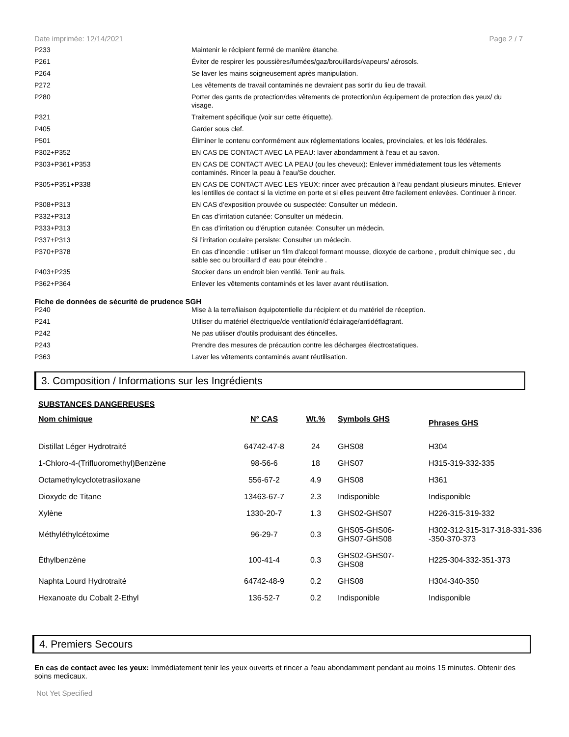Date imprimée: 12/14/2021 Page 2 / 7
| P233 | Maintenir le récipient fermé de manière étanche. |
| P261 | Éviter de respirer les poussières/fumées/gaz/brouillards/vapeurs/ aérosols. |
| P264 | Se laver les mains soigneusement après manipulation. |
| P272 | Les vêtements de travail contaminés ne devraient pas sortir du lieu de travail. |
| P280 | Porter des gants de protection/des vêtements de protection/un équipement de protection des yeux/ du visage. |
| P321 | Traitement spécifique (voir sur cette étiquette). |
| P405 | Garder sous clef. |
| P501 | Éliminer le contenu conformément aux réglementations locales, provinciales, et les lois fédérales. |
| P302+P352 | EN CAS DE CONTACT AVEC LA PEAU: laver abondamment à l’eau et au savon. |
| P303+P361+P353 | EN CAS DE CONTACT AVEC LA PEAU (ou les cheveux): Enlever immédiatement tous les vêtements contaminés. Rincer la peau à l’eau/Se doucher. |
| P305+P351+P338 | EN CAS DE CONTACT AVEC LES YEUX: rincer avec précaution à l’eau pendant plusieurs minutes. Enlever les lentilles de contact si la victime en porte et si elles peuvent être facilement enlevées. Continuer à rincer. |
| P308+P313 | EN CAS d’exposition prouvée ou suspectée: Consulter un médecin. |
| P332+P313 | En cas d’irritation cutanée: Consulter un médecin. |
| P333+P313 | En cas d’irritation ou d'éruption cutanée: Consulter un médecin. |
| P337+P313 | Si l’irritation oculaire persiste: Consulter un médecin. |
| P370+P378 | En cas d'incendie : utiliser un film d'alcool formant mousse, dioxyde de carbone , produit chimique sec , du sable sec ou brouillard d' eau pour éteindre . |
| P403+P235 | Stocker dans un endroit bien ventilé. Tenir au frais. |
| P362+P364 | Enlever les vêtements contaminés et les laver avant réutilisation. |
Fiche de données de sécurité de prudence SGH
| P240 | Mise à la terre/liaison équipotentielle du récipient et du matériel de réception. |
| P241 | Utiliser du matériel électrique/de ventilation/d’éclairage/antidéflagrant. |
| P242 | Ne pas utiliser d'outils produisant des étincelles. |
| P243 | Prendre des mesures de précaution contre les décharges électrostatiques. |
| P363 | Laver les vêtements contaminés avant réutilisation. |
3. Composition / Informations sur les Ingrédients
SUBSTANCES DANGEREUSES
| Nom chimique | N° CAS | Wt.% | Symbols GHS | Phrases GHS |
| --- | --- | --- | --- | --- |
| Distillat Léger Hydrotraité | 64742-47-8 | 24 | GHS08 | H304 |
| 1-Chloro-4-(Trifluoromethyl)Benzène | 98-56-6 | 18 | GHS07 | H315-319-332-335 |
| Octamethylcyclotetrasiloxane | 556-67-2 | 4.9 | GHS08 | H361 |
| Dioxyde de Titane | 13463-67-7 | 2.3 | Indisponible | Indisponible |
| Xylène | 1330-20-7 | 1.3 | GHS02-GHS07 | H226-315-319-332 |
| Méthyléthylcétoxime | 96-29-7 | 0.3 | GHS05-GHS06- GHS07-GHS08 | H302-312-315-317-318-331-336 -350-370-373 |
| Éthylbenzène | 100-41-4 | 0.3 | GHS02-GHS07- GHS08 | H225-304-332-351-373 |
| Naphta Lourd Hydrotraité | 64742-48-9 | 0.2 | GHS08 | H304-340-350 |
| Hexanoate du Cobalt 2-Ethyl | 136-52-7 | 0.2 | Indisponible | Indisponible |
4. Premiers Secours
En cas de contact avec les yeux: Immédiatement tenir les yeux ouverts et rincer a l'eau abondamment pendant au moins 15 minutes. Obtenir des soins medicaux.
Not Yet Specified